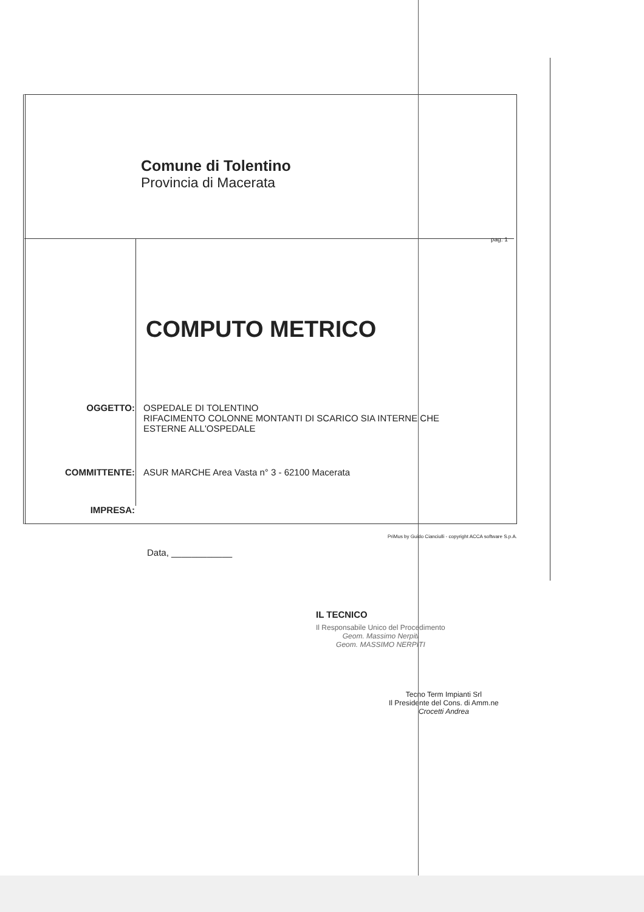Comune di Tolentino
Provincia di Macerata
pag. 1
COMPUTO METRICO
OGGETTO: OSPEDALE DI TOLENTINO
RIFACIMENTO COLONNE MONTANTI DI SCARICO SIA INTERNE CHE
ESTERNE ALL'OSPEDALE
COMMITTENTE: ASUR MARCHE Area Vasta n° 3 - 62100 Macerata
IMPRESA:
Data, ____________
IL TECNICO
Il Responsabile Unico del Procedimento
Geom. Massimo Nerpiti
Geom. MASSIMO NERPITI
Tecno Term Impianti Srl
Il Presidente del Cons. di Amm.ne
Crocetti Andrea
PriMus by Guido Cianciulli - copyright ACCA software S.p.A.